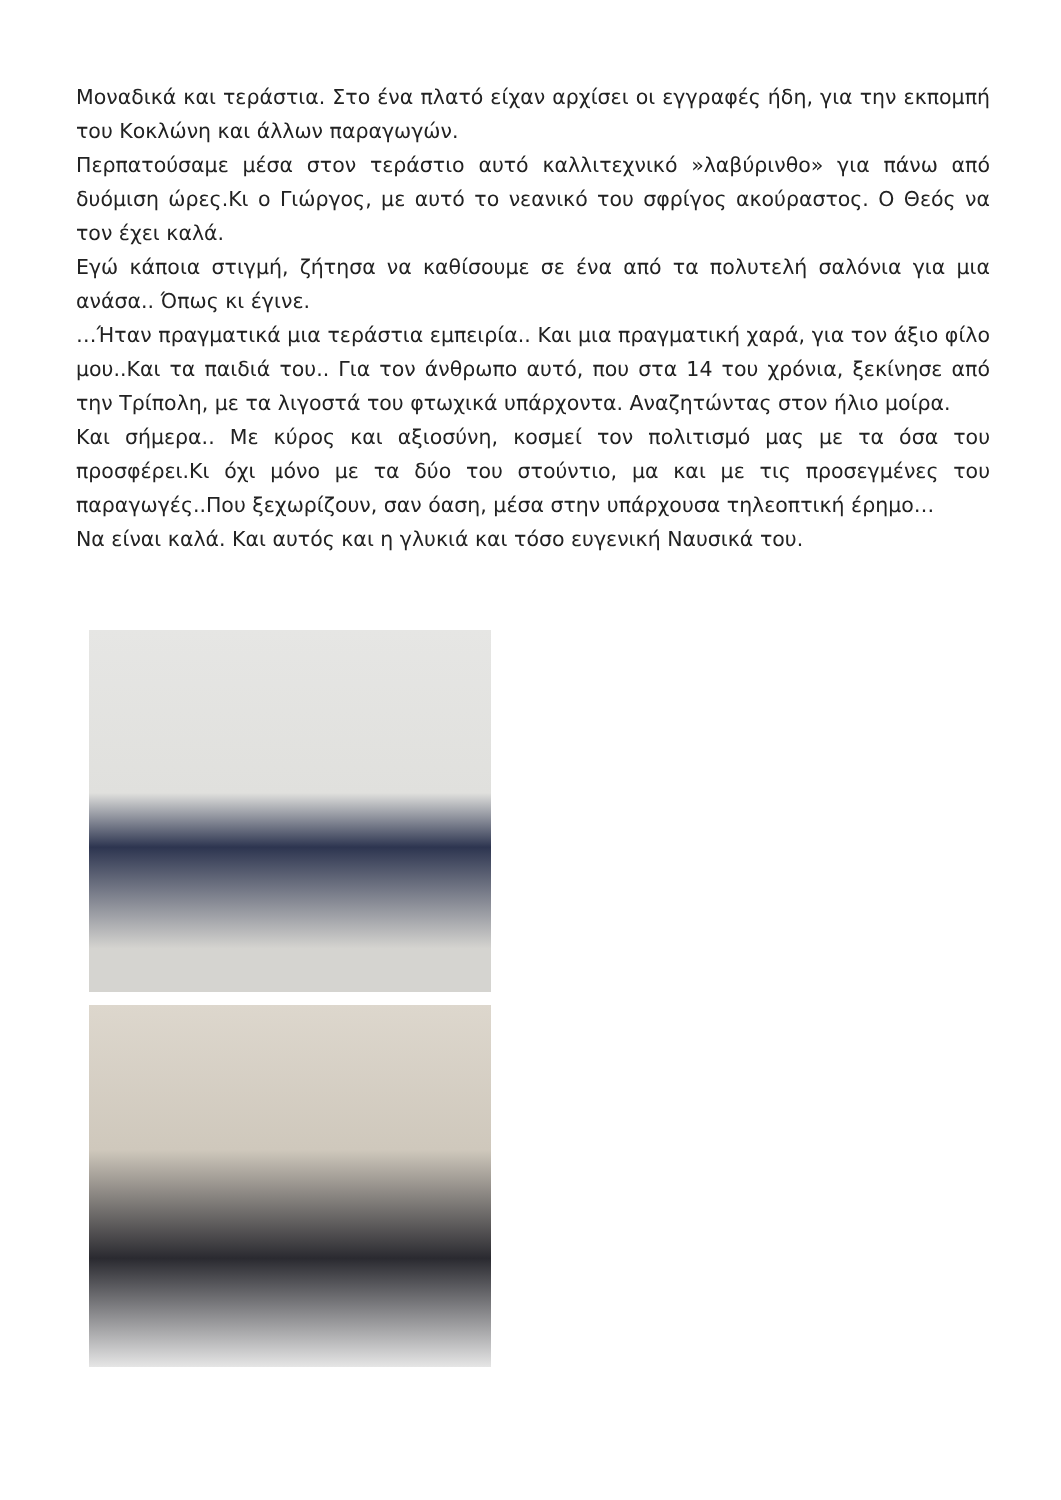Μοναδικά και τεράστια. Στο ένα πλατό είχαν αρχίσει οι εγγραφές ήδη, για την εκπομπή του Κοκλώνη και άλλων παραγωγών.
Περπατούσαμε μέσα στον τεράστιο αυτό καλλιτεχνικό »λαβύρινθο» για πάνω από δυόμιση ώρες.Κι ο Γιώργος, με αυτό το νεανικό του σφρίγος ακούραστος. Ο Θεός να τον έχει καλά.
Εγώ κάποια στιγμή, ζήτησα να καθίσουμε σε ένα από τα πολυτελή σαλόνια για μια ανάσα.. Όπως κι έγινε.
…Ήταν πραγματικά μια τεράστια εμπειρία.. Και μια πραγματική χαρά, για τον άξιο φίλο μου..Και τα παιδιά του.. Για τον άνθρωπο αυτό, που στα 14 του χρόνια, ξεκίνησε από την Τρίπολη, με τα λιγοστά του φτωχικά υπάρχοντα. Αναζητώντας στον ήλιο μοίρα.
Και σήμερα.. Με κύρος και αξιοσύνη, κοσμεί τον πολιτισμό μας με τα όσα του προσφέρει.Κι όχι μόνο με τα δύο του στούντιο, μα και με τις προσεγμένες του παραγωγές..Που ξεχωρίζουν, σαν όαση, μέσα στην υπάρχουσα τηλεοπτική έρημο…
Να είναι καλά. Και αυτός και η γλυκιά και τόσο ευγενική Ναυσικά του.